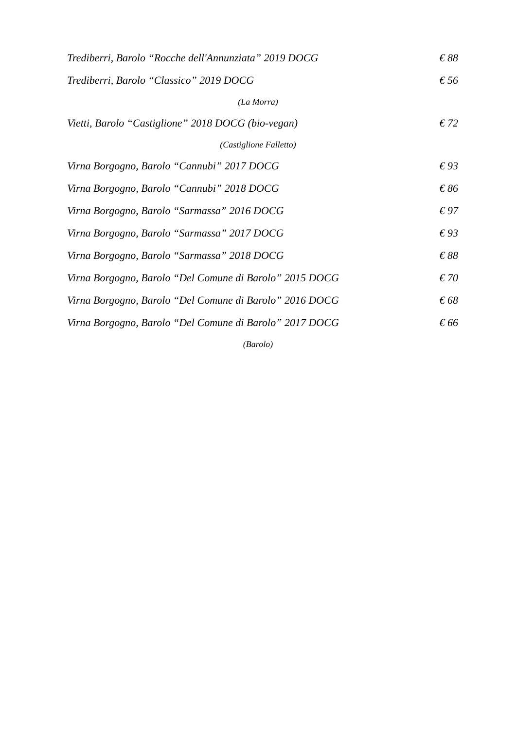Trediberri, Barolo “Rocche dell'Annunziata” 2019 DOCG € 88
Trediberri, Barolo “Classico” 2019 DOCG € 56
(La Morra)
Vietti, Barolo “Castiglione” 2018 DOCG (bio-vegan) € 72
(Castiglione Falletto)
Virna Borgogno, Barolo “Cannubi” 2017 DOCG € 93
Virna Borgogno, Barolo “Cannubi” 2018 DOCG € 86
Virna Borgogno, Barolo “Sarmassa” 2016 DOCG € 97
Virna Borgogno, Barolo “Sarmassa” 2017 DOCG € 93
Virna Borgogno, Barolo “Sarmassa” 2018 DOCG € 88
Virna Borgogno, Barolo “Del Comune di Barolo” 2015 DOCG € 70
Virna Borgogno, Barolo “Del Comune di Barolo” 2016 DOCG € 68
Virna Borgogno, Barolo “Del Comune di Barolo” 2017 DOCG € 66
(Barolo)